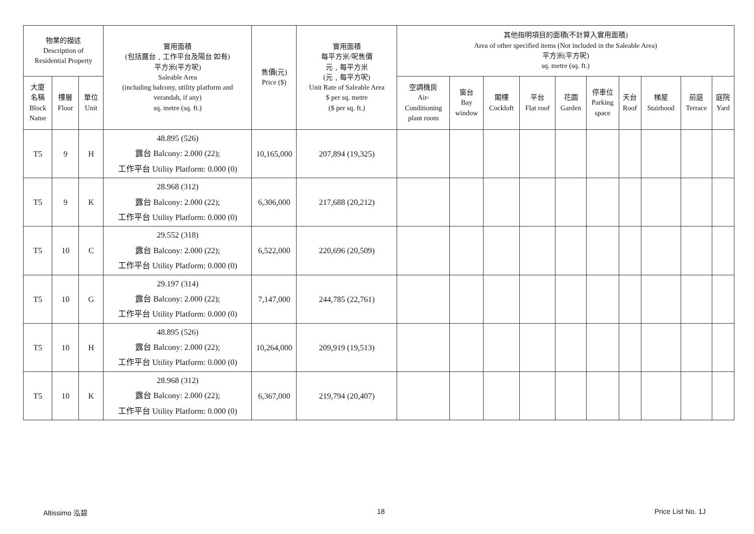| 物業的描述 Description of Residential Property | | | 實用面積 (包括露台﹐工作平台及陽台 如有) 平方米(平方呎) Saleable Area (including balcony, utility platform and verandah, if any) sq. metre (sq. ft.) | 售價(元) Price ($) | 實用面積 每平方米/呎售價 元﹐每平方米 (元﹐每平方呎) Unit Rate of Saleable Area $ per sq. metre ($ per sq. ft.) | 其他指明項目的面積(不計算入實用面積) Area of other specified items (Not included in the Saleable Area) 平方米(平方呎) sq. metre (sq. ft.) | | | | | | | | | |
| --- | --- | --- | --- | --- | --- | --- | --- | --- | --- | --- | --- | --- | --- | --- | --- |
| 大廈 名稱 Block Name | 樓層 Floor | 單位 Unit | | | | 空調機房 Air- Conditioning plant room | 窗台 Bay window | 閣樓 Cockloft | 平台 Flat roof | 花園 Garden | 停車位 Parking space | 天台 Roof | 梯屋 Stairhood | 前庭 Terrace | 庭院 Yard |
| T5 | 9 | H | 48.895 (526) 露台 Balcony: 2.000 (22); 工作平台 Utility Platform: 0.000 (0) | 10,165,000 | 207,894 (19,325) | | | | | | | | | | |
| T5 | 9 | K | 28.968 (312) 露台 Balcony: 2.000 (22); 工作平台 Utility Platform: 0.000 (0) | 6,306,000 | 217,688 (20,212) | | | | | | | | | | |
| T5 | 10 | C | 29.552 (318) 露台 Balcony: 2.000 (22); 工作平台 Utility Platform: 0.000 (0) | 6,522,000 | 220,696 (20,509) | | | | | | | | | | |
| T5 | 10 | G | 29.197 (314) 露台 Balcony: 2.000 (22); 工作平台 Utility Platform: 0.000 (0) | 7,147,000 | 244,785 (22,761) | | | | | | | | | | |
| T5 | 10 | H | 48.895 (526) 露台 Balcony: 2.000 (22); 工作平台 Utility Platform: 0.000 (0) | 10,264,000 | 209,919 (19,513) | | | | | | | | | | |
| T5 | 10 | K | 28.968 (312) 露台 Balcony: 2.000 (22); 工作平台 Utility Platform: 0.000 (0) | 6,367,000 | 219,794 (20,407) | | | | | | | | | | |
Altissimo 泓碧 18 Price List No. 1J